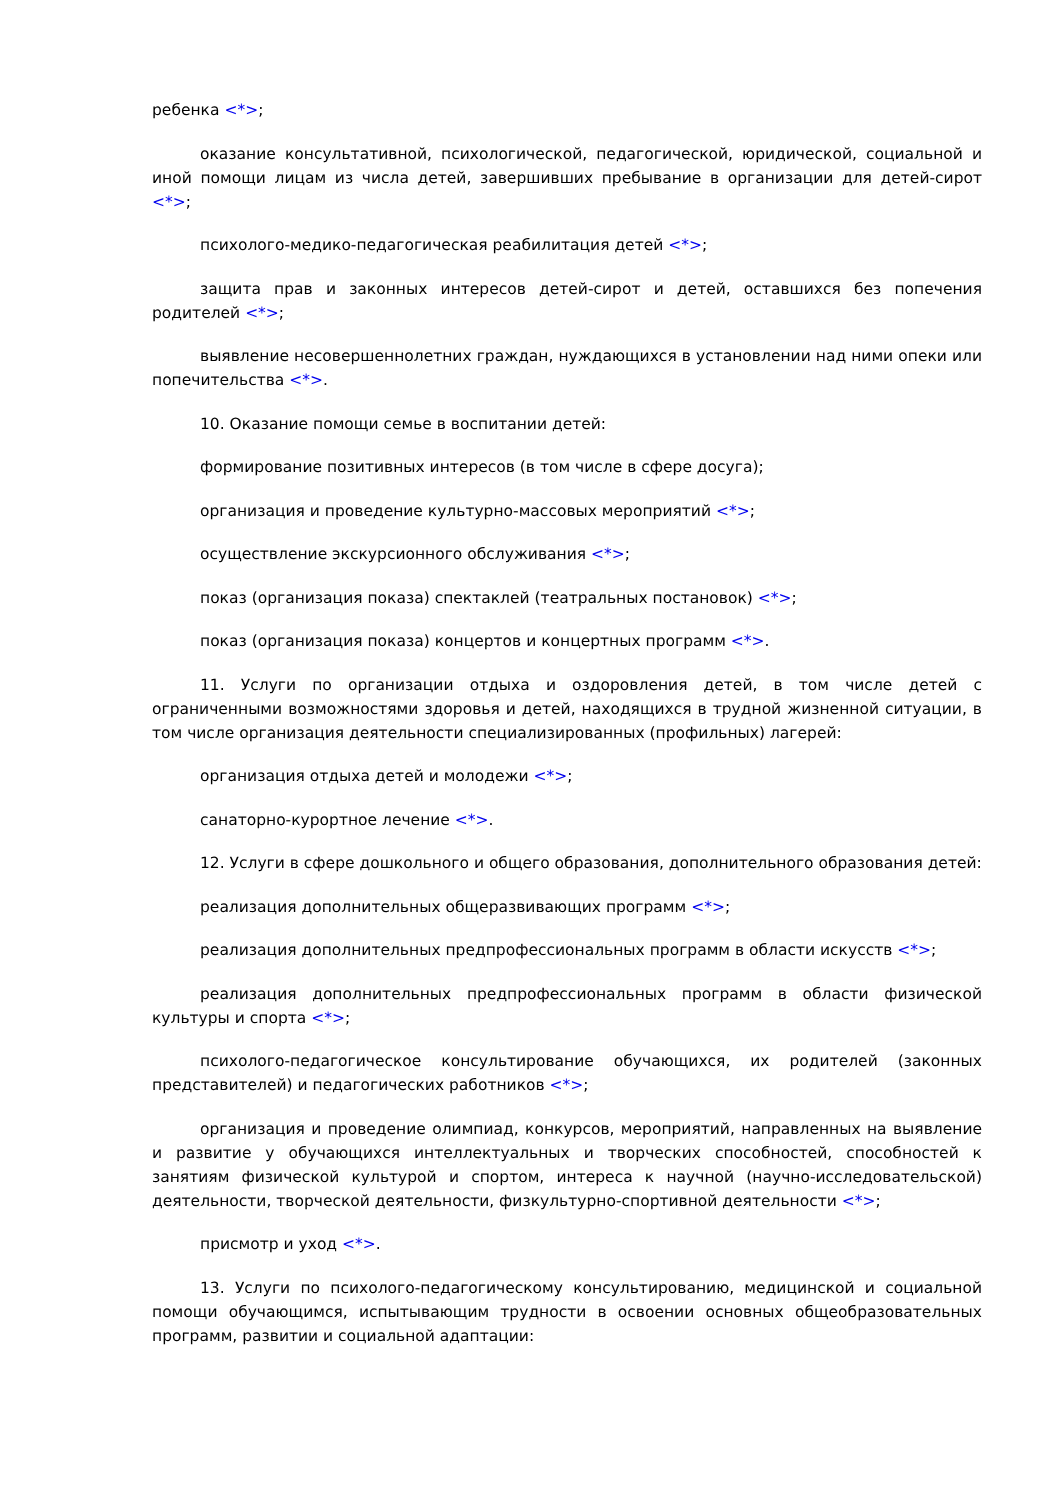ребенка <*>;
оказание консультативной, психологической, педагогической, юридической, социальной и иной помощи лицам из числа детей, завершивших пребывание в организации для детей-сирот <*>;
психолого-медико-педагогическая реабилитация детей <*>;
защита прав и законных интересов детей-сирот и детей, оставшихся без попечения родителей <*>;
выявление несовершеннолетних граждан, нуждающихся в установлении над ними опеки или попечительства <*>.
10. Оказание помощи семье в воспитании детей:
формирование позитивных интересов (в том числе в сфере досуга);
организация и проведение культурно-массовых мероприятий <*>;
осуществление экскурсионного обслуживания <*>;
показ (организация показа) спектаклей (театральных постановок) <*>;
показ (организация показа) концертов и концертных программ <*>.
11. Услуги по организации отдыха и оздоровления детей, в том числе детей с ограниченными возможностями здоровья и детей, находящихся в трудной жизненной ситуации, в том числе организация деятельности специализированных (профильных) лагерей:
организация отдыха детей и молодежи <*>;
санаторно-курортное лечение <*>.
12. Услуги в сфере дошкольного и общего образования, дополнительного образования детей:
реализация дополнительных общеразвивающих программ <*>;
реализация дополнительных предпрофессиональных программ в области искусств <*>;
реализация дополнительных предпрофессиональных программ в области физической культуры и спорта <*>;
психолого-педагогическое консультирование обучающихся, их родителей (законных представителей) и педагогических работников <*>;
организация и проведение олимпиад, конкурсов, мероприятий, направленных на выявление и развитие у обучающихся интеллектуальных и творческих способностей, способностей к занятиям физической культурой и спортом, интереса к научной (научно-исследовательской) деятельности, творческой деятельности, физкультурно-спортивной деятельности <*>;
присмотр и уход <*>.
13. Услуги по психолого-педагогическому консультированию, медицинской и социальной помощи обучающимся, испытывающим трудности в освоении основных общеобразовательных программ, развитии и социальной адаптации: